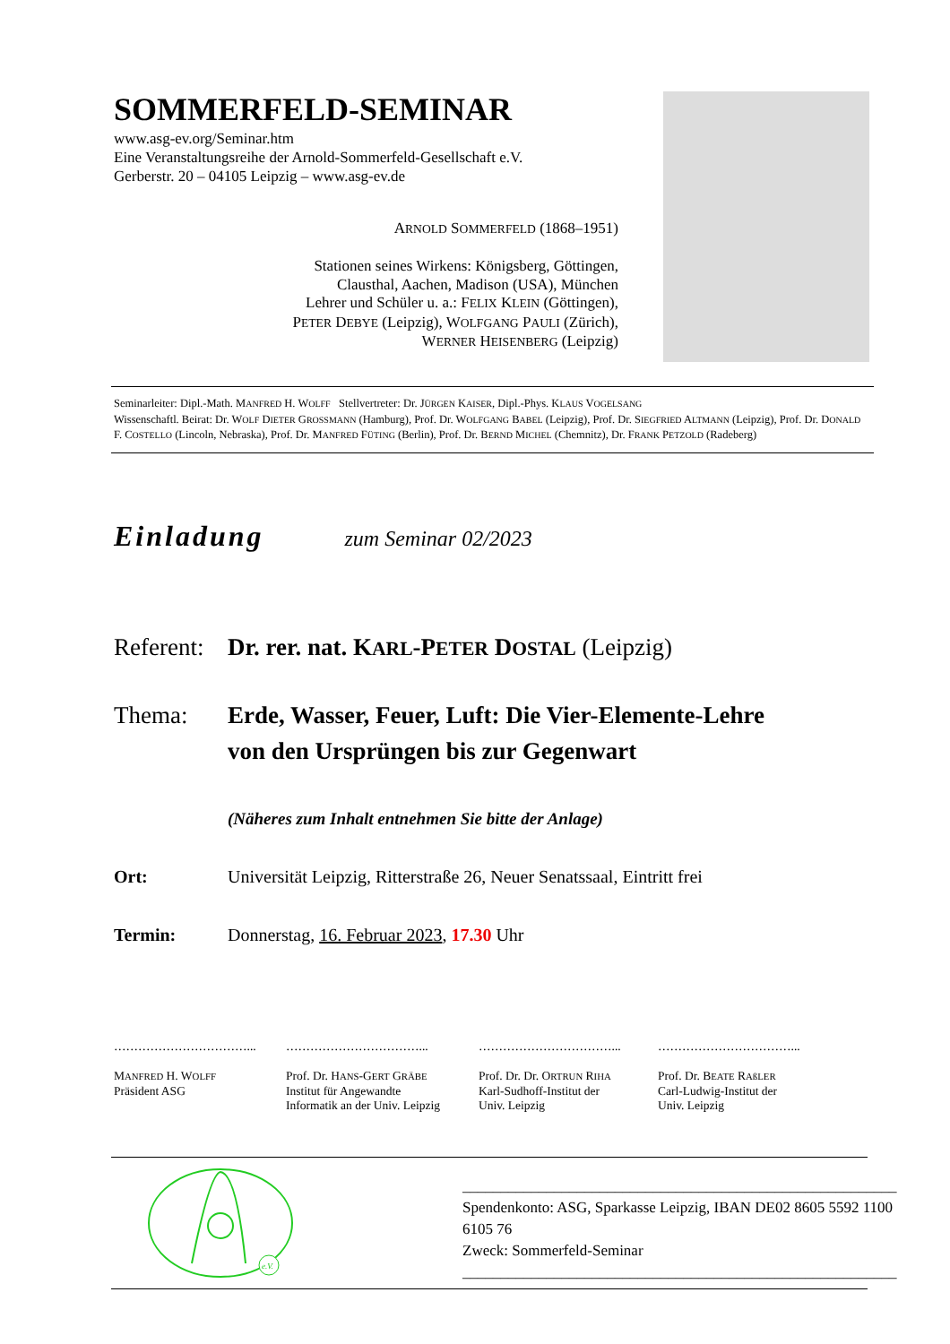SOMMERFELD-SEMINAR
www.asg-ev.org/Seminar.htm
Eine Veranstaltungsreihe der Arnold-Sommerfeld-Gesellschaft e.V.
Gerberstr. 20 – 04105 Leipzig – www.asg-ev.de
ARNOLD SOMMERFELD (1868–1951)
Stationen seines Wirkens: Königsberg, Göttingen,
Clausthal, Aachen, Madison (USA), München
Lehrer und Schüler u. a.: FELIX KLEIN (Göttingen),
PETER DEBYE (Leipzig), WOLFGANG PAULI (Zürich),
WERNER HEISENBERG (Leipzig)
Seminarleiter: Dipl.-Math. MANFRED H. WOLFF Stellvertreter: Dr. JÜRGEN KAISER, Dipl.-Phys. KLAUS VOGELSANG
Wissenschaftl. Beirat: Dr. WOLF DIETER GROSSMANN (Hamburg), Prof. Dr. WOLFGANG BABEL (Leipzig), Prof. Dr. SIEGFRIED ALTMANN (Leipzig), Prof. Dr. DONALD F. COSTELLO (Lincoln, Nebraska), Prof. Dr. MANFRED FÜTING (Berlin), Prof. Dr. BERND MICHEL (Chemnitz), Dr. FRANK PETZOLD (Radeberg)
Einladung zum Seminar 02/2023
Referent:
Dr. rer. nat. KARL-PETER DOSTAL (Leipzig)
Thema: Erde, Wasser, Feuer, Luft: Die Vier-Elemente-Lehre
von den Ursprüngen bis zur Gegenwart
(Näheres zum Inhalt entnehmen Sie bitte der Anlage)
Ort: Universität Leipzig, Ritterstraße 26, Neuer Senatssaal, Eintritt frei
Termin: Donnerstag, 16. Februar 2023, 17.30 Uhr
……………………………...
MANFRED H. WOLFF
Präsident ASG
……………………………...
Prof. Dr. HANS-GERT GRÄBE
Institut für Angewandte
Informatik an der Univ. Leipzig
……………………………...
Prof. Dr. Dr. ORTRUN RIHA
Karl-Sudhoff-Institut der
Univ. Leipzig
……………………………...
Prof. Dr. BEATE RAßLER
Carl-Ludwig-Institut der
Univ. Leipzig
e.V.
_________________________________________________________
Spendenkonto: ASG, Sparkasse Leipzig, IBAN DE02 8605 5592 1100 6105 76
Zweck: Sommerfeld-Seminar
_________________________________________________________